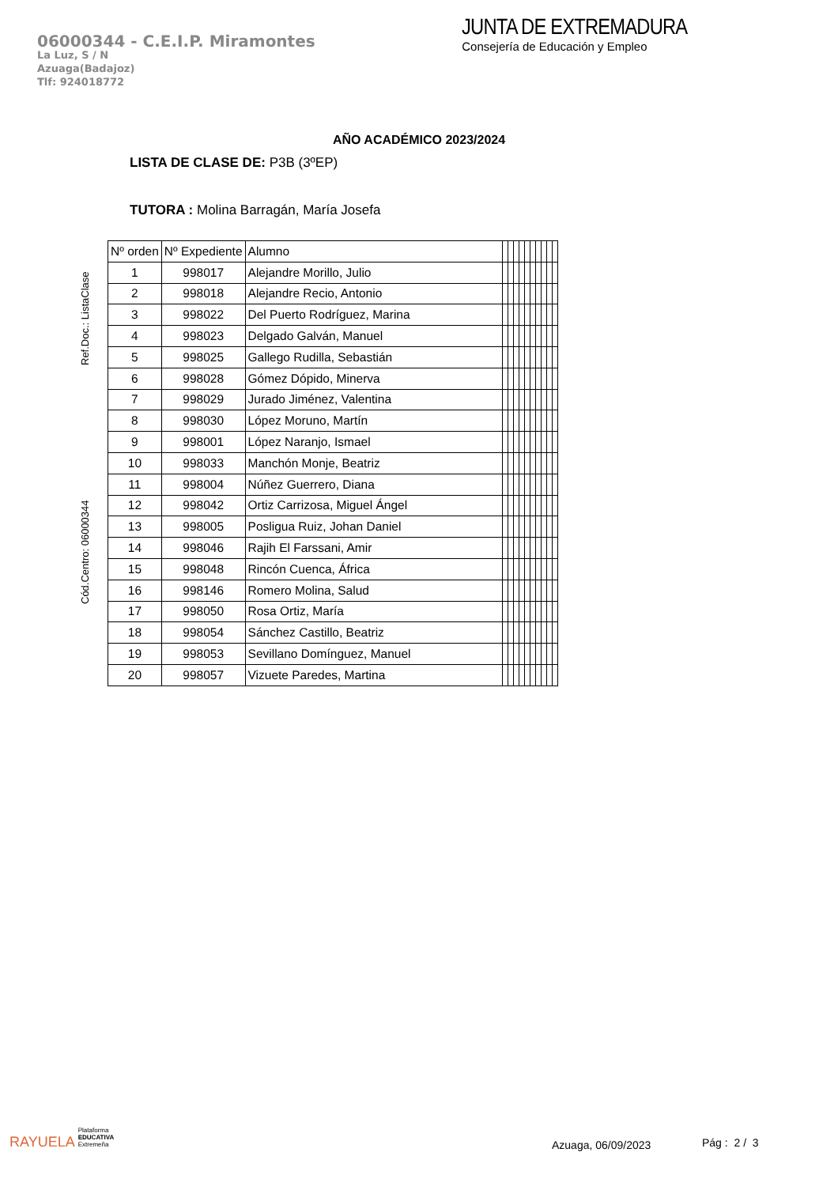06000344 - C.E.I.P. Miramontes
La Luz, S / N
Azuaga(Badajoz)
Tlf: 924018772
JUNTA DE EXTREMADURA
Consejería de Educación y Empleo
AÑO ACADÉMICO 2023/2024
LISTA DE CLASE DE: P3B (3ºEP)
TUTORA : Molina Barragán, María Josefa
Cód.Centro: 06000344 Ref.Doc.: ListaClase
| Nº orden | Nº Expediente | Alumno | | | | | | | | | | |
| --- | --- | --- | --- | --- | --- | --- | --- | --- | --- | --- | --- | --- |
| 1 | 998017 | Alejandre Morillo, Julio | | | | | | | | | | |
| 2 | 998018 | Alejandre Recio, Antonio | | | | | | | | | | |
| 3 | 998022 | Del Puerto Rodríguez, Marina | | | | | | | | | | |
| 4 | 998023 | Delgado Galván, Manuel | | | | | | | | | | |
| 5 | 998025 | Gallego Rudilla, Sebastián | | | | | | | | | | |
| 6 | 998028 | Gómez Dópido, Minerva | | | | | | | | | | |
| 7 | 998029 | Jurado Jiménez, Valentina | | | | | | | | | | |
| 8 | 998030 | López Moruno, Martín | | | | | | | | | | |
| 9 | 998001 | López Naranjo, Ismael | | | | | | | | | | |
| 10 | 998033 | Manchón Monje, Beatriz | | | | | | | | | | |
| 11 | 998004 | Núñez Guerrero, Diana | | | | | | | | | | |
| 12 | 998042 | Ortiz Carrizosa, Miguel Ángel | | | | | | | | | | |
| 13 | 998005 | Posligua Ruiz, Johan Daniel | | | | | | | | | | |
| 14 | 998046 | Rajih El Farssani, Amir | | | | | | | | | | |
| 15 | 998048 | Rincón Cuenca, África | | | | | | | | | | |
| 16 | 998146 | Romero Molina, Salud | | | | | | | | | | |
| 17 | 998050 | Rosa Ortiz, María | | | | | | | | | | |
| 18 | 998054 | Sánchez Castillo, Beatriz | | | | | | | | | | |
| 19 | 998053 | Sevillano Domínguez, Manuel | | | | | | | | | | |
| 20 | 998057 | Vizuete Paredes, Martina | | | | | | | | | | |
RAYUELA Plataforma
EDUCATIVA
Extremeña
Azuaga, 06/09/2023
Pág : 2 / 3